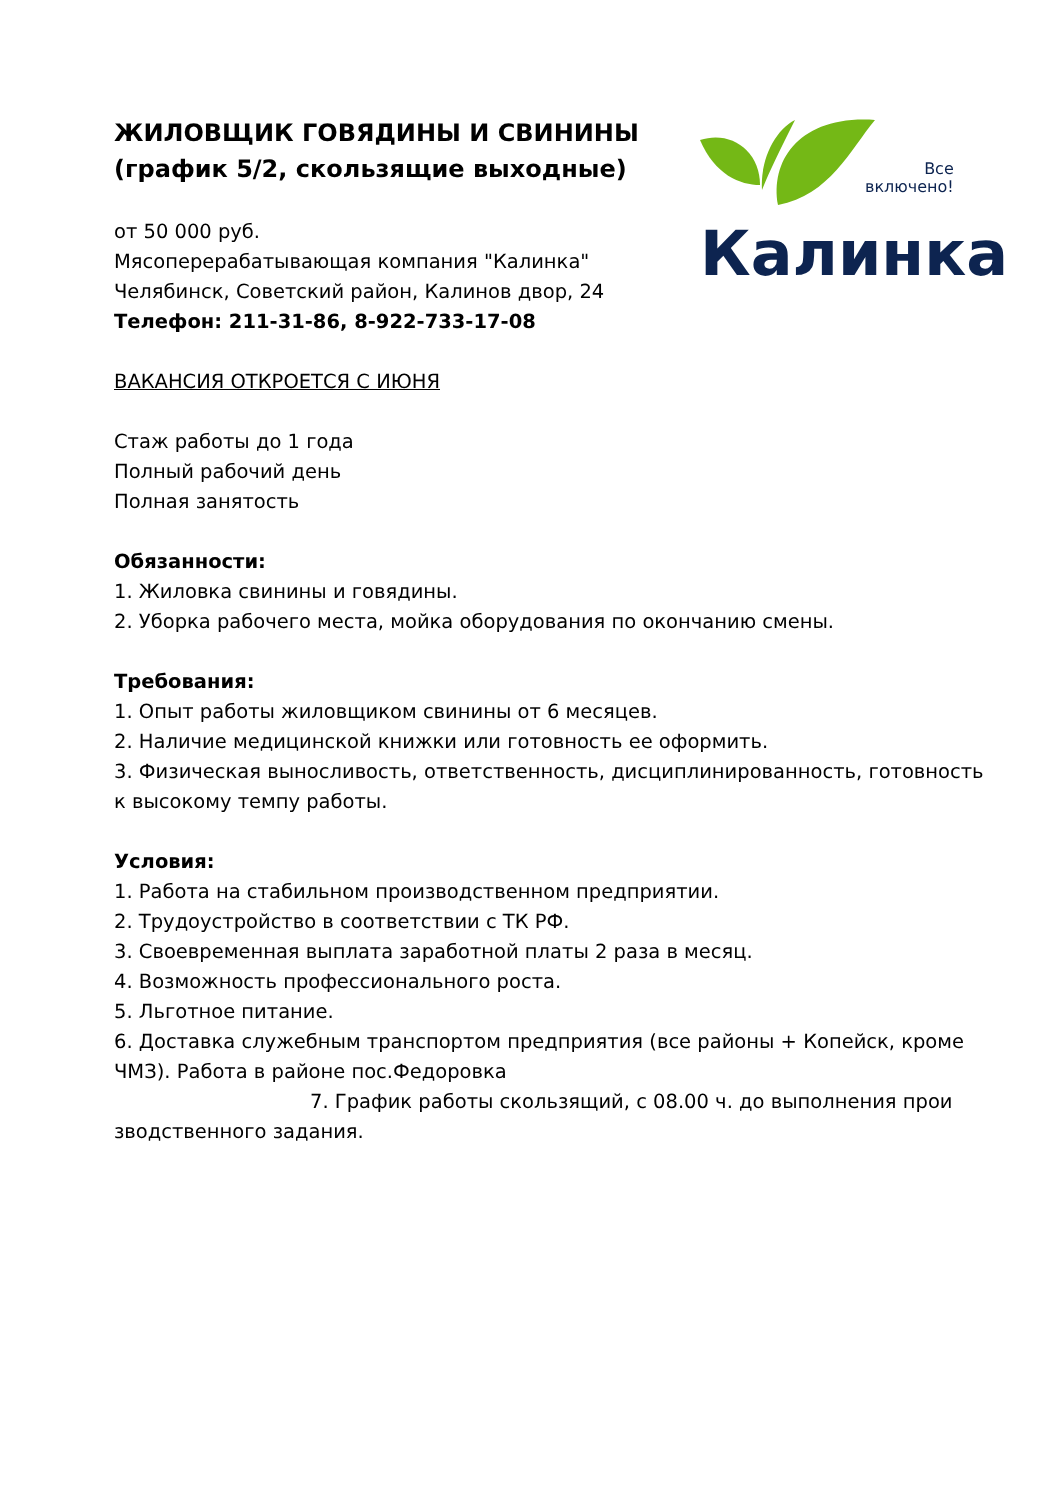Все
включено!
Калинка
ЖИЛОВЩИК ГОВЯДИНЫ И СВИНИНЫ
(график 5/2, скользящие выходные)
от 50 000 руб.
Мясоперерабатывающая компания "Калинка"
Челябинск, Советский район, Калинов двор, 24
Телефон: 211-31-86, 8-922-733-17-08
ВАКАНСИЯ ОТКРОЕТСЯ С ИЮНЯ
Стаж работы до 1 года
Полный рабочий день
Полная занятость
Обязанности:
1. Жиловка свинины и говядины.
2. Уборка рабочего места, мойка оборудования по окончанию смены.
Требования:
1. Опыт работы жиловщиком свинины от 6 месяцев.
2. Наличие медицинской книжки или готовность ее оформить.
3. Физическая выносливость, ответственность, дисциплинированность, готовность к высокому темпу работы.
Условия:
1. Работа на стабильном производственном предприятии.
2. Трудоустройство в соответствии с ТК РФ.
3. Своевременная выплата заработной платы 2 раза в месяц.
4. Возможность профессионального роста.
5. Льготное питание.
6. Доставка служебным транспортом предприятия (все районы + Копейск, кроме ЧМЗ). Работа в районе пос.Федоровка
7. График работы скользящий, с 08.00 ч. до выполнения прои
зводственного задания.